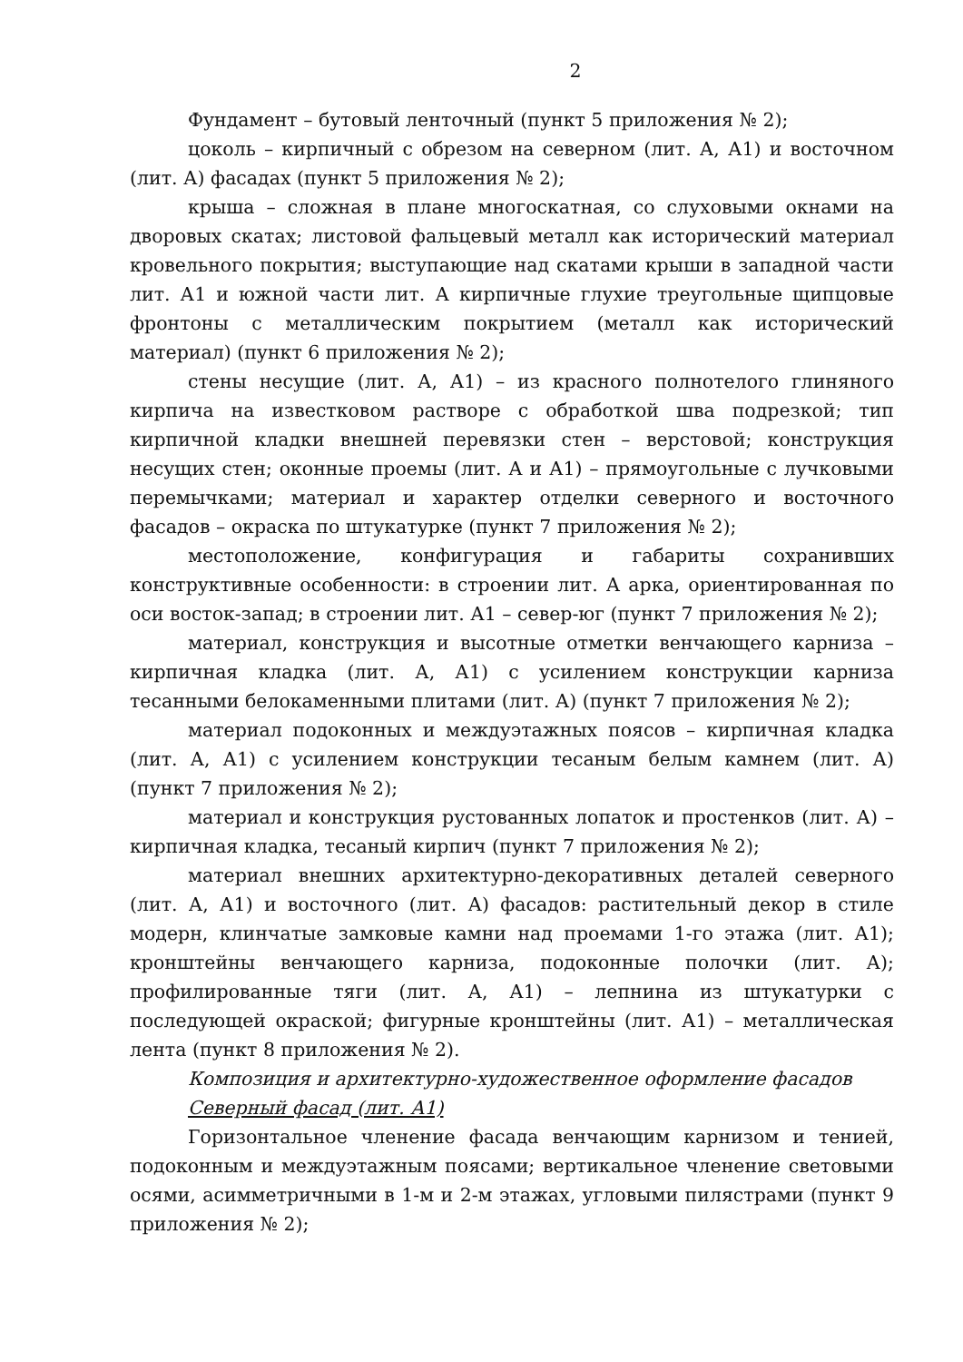2
Фундамент – бутовый ленточный (пункт 5 приложения № 2);
цоколь – кирпичный с обрезом на северном (лит. А, А1) и восточном (лит. А) фасадах (пункт 5 приложения № 2);
крыша – сложная в плане многоскатная, со слуховыми окнами на дворовых скатах; листовой фальцевый металл как исторический материал кровельного покрытия; выступающие над скатами крыши в западной части лит. А1 и южной части лит. А кирпичные глухие треугольные щипцовые фронтоны с металлическим покрытием (металл как исторический материал) (пункт 6 приложения № 2);
стены несущие (лит. А, А1) – из красного полнотелого глиняного кирпича на известковом растворе с обработкой шва подрезкой; тип кирпичной кладки внешней перевязки стен – верстовой; конструкция несущих стен; оконные проемы (лит. А и А1) – прямоугольные с лучковыми перемычками; материал и характер отделки северного и восточного фасадов – окраска по штукатурке (пункт 7 приложения № 2);
местоположение, конфигурация и габариты сохранивших конструктивные особенности: в строении лит. А арка, ориентированная по оси восток-запад; в строении лит. А1 – север-юг (пункт 7 приложения № 2);
материал, конструкция и высотные отметки венчающего карниза – кирпичная кладка (лит. А, А1) с усилением конструкции карниза тесанными белокаменными плитами (лит. А) (пункт 7 приложения № 2);
материал подоконных и междуэтажных поясов – кирпичная кладка (лит. А, А1) с усилением конструкции тесаным белым камнем (лит. А) (пункт 7 приложения № 2);
материал и конструкция рустованных лопаток и простенков (лит. А) – кирпичная кладка, тесаный кирпич (пункт 7 приложения № 2);
материал внешних архитектурно-декоративных деталей северного (лит. А, А1) и восточного (лит. А) фасадов: растительный декор в стиле модерн, клинчатые замковые камни над проемами 1-го этажа (лит. А1); кронштейны венчающего карниза, подоконные полочки (лит. А); профилированные тяги (лит. А, А1) – лепнина из штукатурки с последующей окраской; фигурные кронштейны (лит. А1) – металлическая лента (пункт 8 приложения № 2).
Композиция и архитектурно-художественное оформление фасадов
Северный фасад (лит. А1)
Горизонтальное членение фасада венчающим карнизом и тенией, подоконным и междуэтажным поясами; вертикальное членение световыми осями, асимметричными в 1-м и 2-м этажах, угловыми пилястрами (пункт 9 приложения № 2);